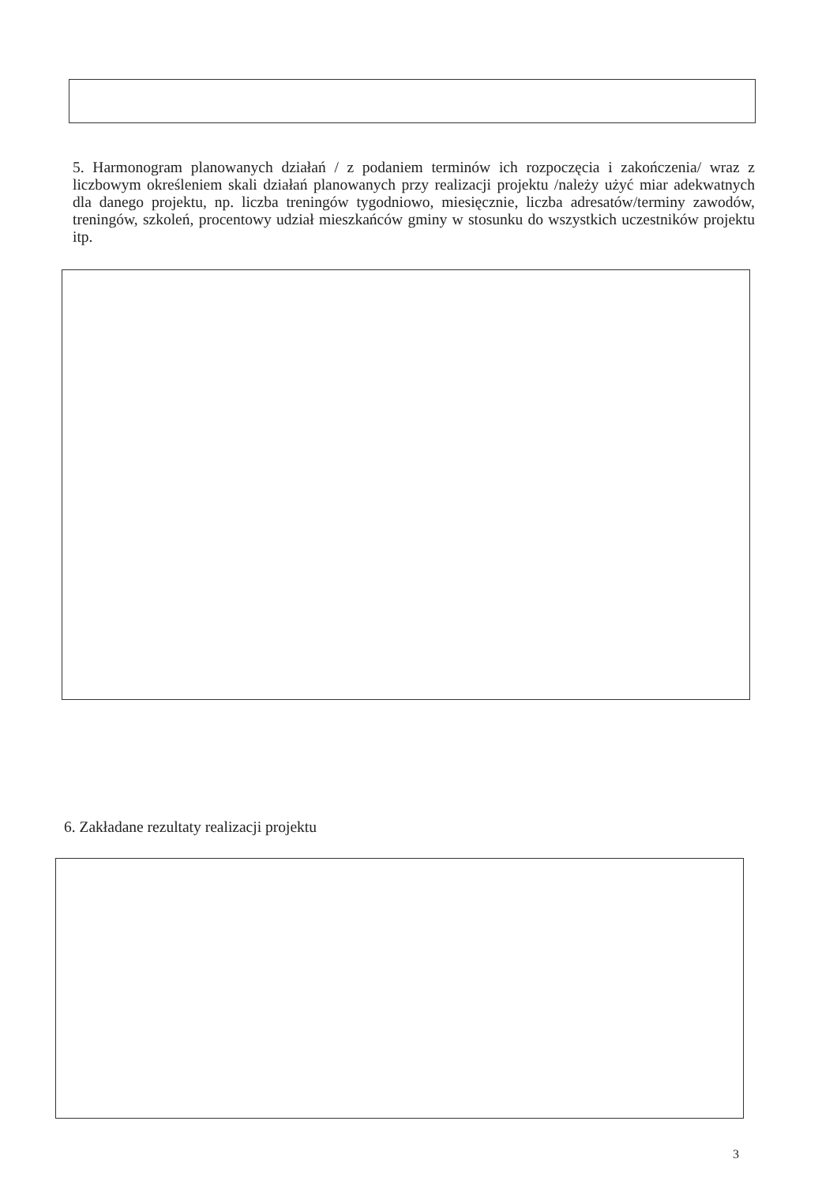5. Harmonogram planowanych działań / z podaniem terminów ich rozpoczęcia i zakończenia/ wraz z liczbowym określeniem skali działań planowanych przy realizacji projektu /należy użyć miar adekwatnych dla danego projektu, np. liczba treningów tygodniowo, miesięcznie, liczba adresatów/terminy zawodów, treningów, szkoleń, procentowy udział mieszkańców gminy w stosunku do wszystkich uczestników projektu itp.
6. Zakładane rezultaty realizacji projektu
3